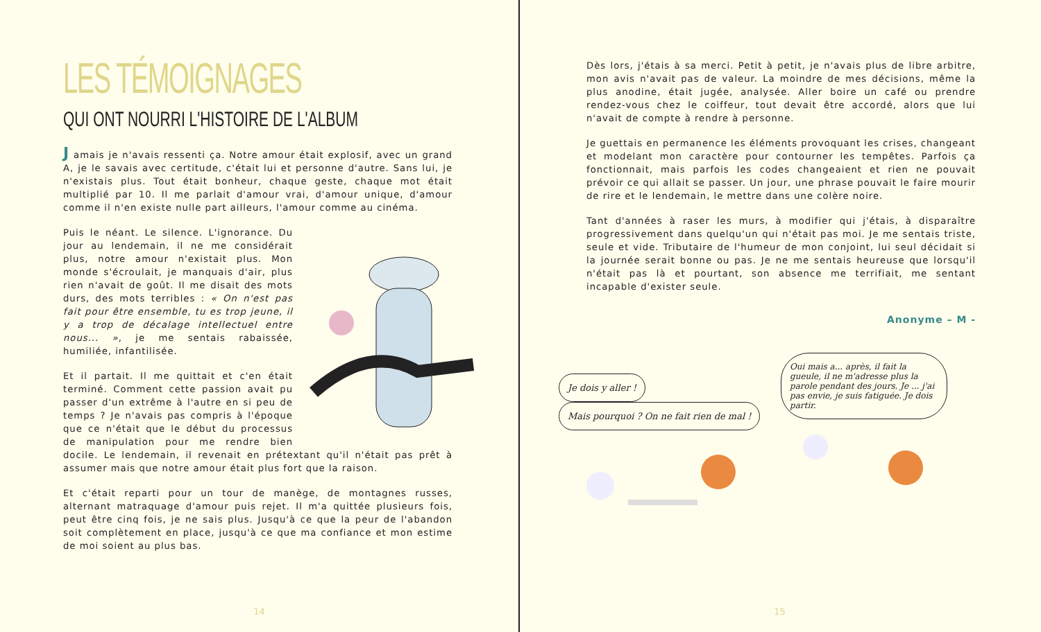LES TÉMOIGNAGES
QUI ONT NOURRI L'HISTOIRE DE L'ALBUM
J amais je n'avais ressenti ça. Notre amour était explosif, avec un grand A, je le savais avec certitude, c'était lui et personne d'autre. Sans lui, je n'existais plus. Tout était bonheur, chaque geste, chaque mot était multiplié par 10. Il me parlait d'amour vrai, d'amour unique, d'amour comme il n'en existe nulle part ailleurs, l'amour comme au cinéma.
Puis le néant. Le silence. L'ignorance. Du jour au lendemain, il ne me considérait plus, notre amour n'existait plus. Mon monde s'écroulait, je manquais d'air, plus rien n'avait de goût. Il me disait des mots durs, des mots terribles : « On n'est pas fait pour être ensemble, tu es trop jeune, il y a trop de décalage intellectuel entre nous... », je me sentais rabaissée, humiliée, infantilisée.
Et il partait. Il me quittait et c'en était terminé. Comment cette passion avait pu passer d'un extrême à l'autre en si peu de temps ? Je n'avais pas compris à l'époque que ce n'était que le début du processus de manipulation pour me rendre bien docile. Le lendemain, il revenait en prétextant qu'il n'était pas prêt à assumer mais que notre amour était plus fort que la raison.
Et c'était reparti pour un tour de manège, de montagnes russes, alternant matraquage d'amour puis rejet. Il m'a quittée plusieurs fois, peut être cinq fois, je ne sais plus. Jusqu'à ce que la peur de l'abandon soit complètement en place, jusqu'à ce que ma confiance et mon estime de moi soient au plus bas.
14
Dès lors, j'étais à sa merci. Petit à petit, je n'avais plus de libre arbitre, mon avis n'avait pas de valeur. La moindre de mes décisions, même la plus anodine, était jugée, analysée. Aller boire un café ou prendre rendez-vous chez le coiffeur, tout devait être accordé, alors que lui n'avait de compte à rendre à personne.
Je guettais en permanence les éléments provoquant les crises, changeant et modelant mon caractère pour contourner les tempêtes. Parfois ça fonctionnait, mais parfois les codes changeaient et rien ne pouvait prévoir ce qui allait se passer. Un jour, une phrase pouvait le faire mourir de rire et le lendemain, le mettre dans une colère noire.
Tant d'années à raser les murs, à modifier qui j'étais, à disparaître progressivement dans quelqu'un qui n'était pas moi. Je me sentais triste, seule et vide. Tributaire de l'humeur de mon conjoint, lui seul décidait si la journée serait bonne ou pas. Je ne me sentais heureuse que lorsqu'il n'était pas là et pourtant, son absence me terrifiait, me sentant incapable d'exister seule.
Anonyme – M -
Je dois y aller ! Mais pourquoi ? On ne fait rien de mal !
Oui mais a... après, il fait la gueule, il ne m'adresse plus la parole pendant des jours. Je ... j'ai pas envie, je suis fatiguée. Je dois partir.
15